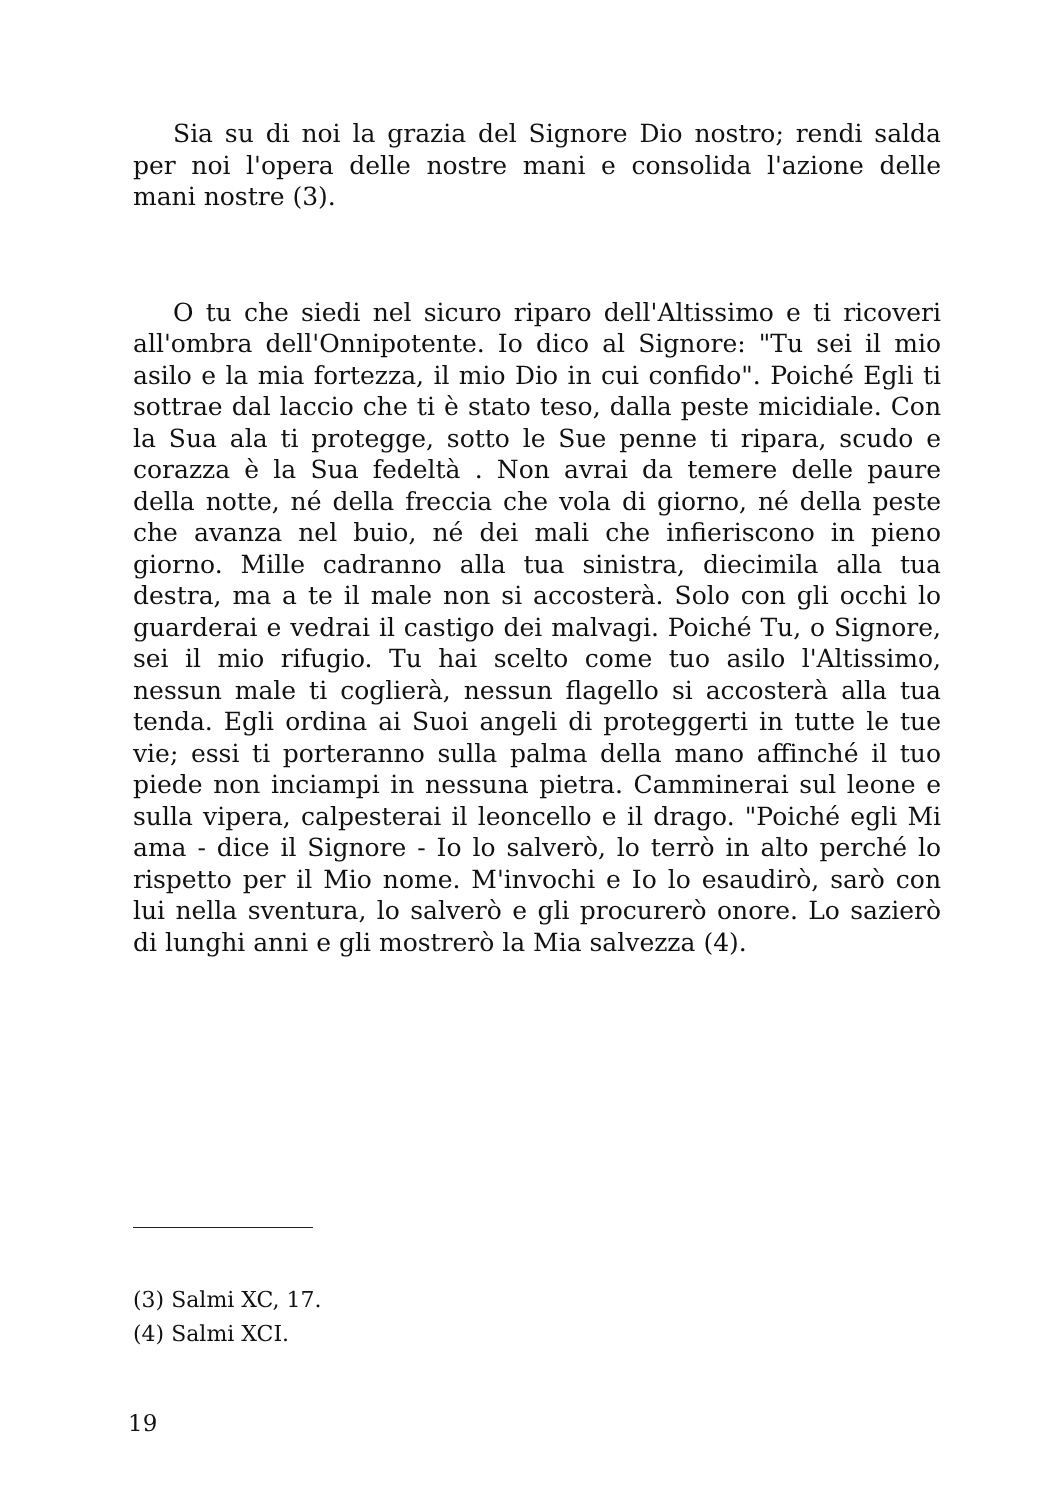Sia su di noi la grazia del Signore Dio nostro; rendi salda per noi l'opera delle nostre mani e consolida l'azione delle mani nostre (3).
O tu che siedi nel sicuro riparo dell'Altissimo e ti ricoveri all'ombra dell'Onnipotente. Io dico al Signore: "Tu sei il mio asilo e la mia fortezza, il mio Dio in cui confido". Poiché Egli ti sottrae dal laccio che ti è stato teso, dalla peste micidiale. Con la Sua ala ti protegge, sotto le Sue penne ti ripara, scudo e corazza è la Sua fedeltà . Non avrai da temere delle paure della notte, né della freccia che vola di giorno, né della peste che avanza nel buio, né dei mali che infieriscono in pieno giorno. Mille cadranno alla tua sinistra, diecimila alla tua destra, ma a te il male non si accosterà. Solo con gli occhi lo guarderai e vedrai il castigo dei malvagi. Poiché Tu, o Signore, sei il mio rifugio. Tu hai scelto come tuo asilo l'Altissimo, nessun male ti coglierà, nessun flagello si accosterà alla tua tenda. Egli ordina ai Suoi angeli di proteggerti in tutte le tue vie; essi ti porteranno sulla palma della mano affinché il tuo piede non inciampi in nessuna pietra. Camminerai sul leone e sulla vipera, calpesterai il leoncello e il drago. "Poiché egli Mi ama - dice il Signore - Io lo salverò, lo terrò in alto perché lo rispetto per il Mio nome. M'invochi e Io lo esaudirò, sarò con lui nella sventura, lo salverò e gli procurerò onore. Lo sazierò di lunghi anni e gli mostrerò la Mia salvezza (4).
(3) Salmi XC, 17.
(4) Salmi XCI.
19